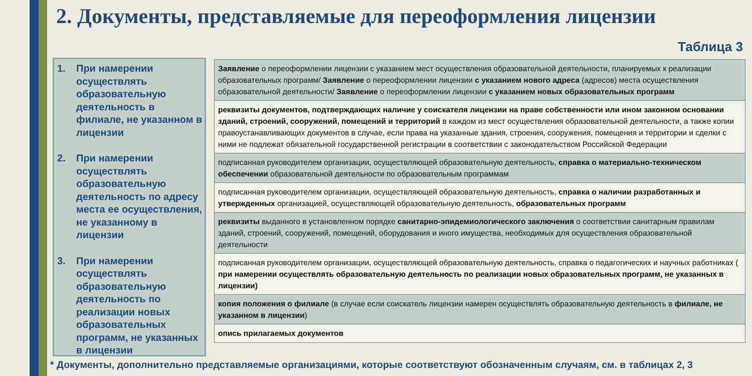2. Документы, представляемые для переоформления лицензии
Таблица 3
1. При намерении осуществлять образовательную деятельность в филиале, не указанном в лицензии
2. При намерении осуществлять образовательную деятельность по адресу места ее осуществления, не указанному в лицензии
3. При намерении осуществлять образовательную деятельность по реализации новых образовательных программ, не указанных в лицензии
| Заявление о переоформлении лицензии с указанием мест осуществления образовательной деятельности, планируемых к реализации образовательных программ/ Заявление о переоформлении лицензии с указанием нового адреса (адресов) места осуществления образовательной деятельности/ Заявление о переоформлении лицензии с указанием новых образовательных программ |
| реквизиты документов, подтверждающих наличие у соискателя лицензии на праве собственности или ином законном основании зданий, строений, сооружений, помещений и территорий в каждом из мест осуществления образовательной деятельности, а также копии правоустанавливающих документов в случае, если права на указанные здания, строения, сооружения, помещения и территории и сделки с ними не подлежат обязательной государственной регистрации в соответствии с законодательством Российской Федерации |
| подписанная руководителем организации, осуществляющей образовательную деятельность, справка о материально-техническом обеспечении образовательной деятельности по образовательным программам |
| подписанная руководителем организации, осуществляющей образовательную деятельность, справка о наличии разработанных и утвержденных организацией, осуществляющей образовательную деятельность, образовательных программ |
| реквизиты выданного в установленном порядке санитарно-эпидемиологического заключения о соответствии санитарным правилам зданий, строений, сооружений, помещений, оборудования и иного имущества, необходимых для осуществления образовательной деятельности |
| подписанная руководителем организации, осуществляющей образовательную деятельность, справка о педагогических и научных работниках ( при намерении осуществлять образовательную деятельность по реализации новых образовательных программ, не указанных в лицензии) |
| копия положения о филиале (в случае если соискатель лицензии намерен осуществлять образовательную деятельность в филиале, не указанном в лицензии ) |
| опись прилагаемых документов |
* Документы, дополнительно представляемые организациями, которые соответствуют обозначенным случаям, см. в таблицах 2, 3